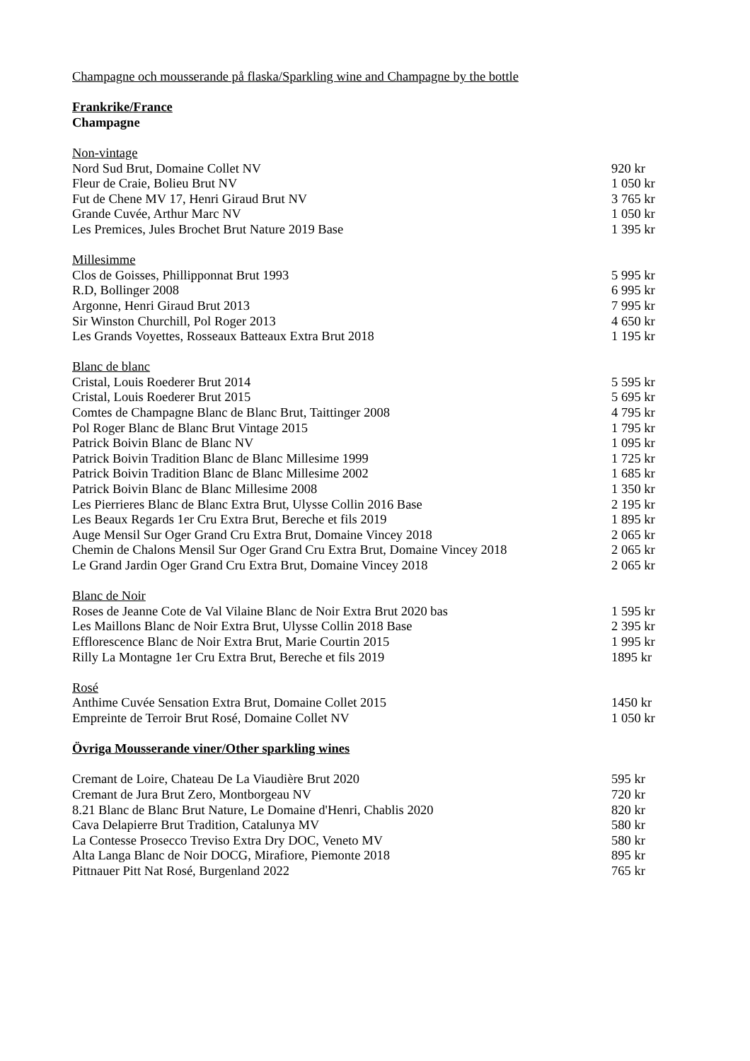Champagne och mousserande på flaska/Sparkling wine and Champagne by the bottle
Frankrike/France
Champagne
Non-vintage
Nord Sud Brut, Domaine Collet NV 920 kr
Fleur de Craie, Bolieu Brut NV 1 050 kr
Fut de Chene MV 17, Henri Giraud Brut NV 3 765 kr
Grande Cuvée, Arthur Marc NV 1 050 kr
Les Premices, Jules Brochet Brut Nature 2019 Base 1 395 kr
Millesimme
Clos de Goisses, Phillipponnat Brut 1993 5 995 kr
R.D, Bollinger 2008 6 995 kr
Argonne, Henri Giraud Brut 2013 7 995 kr
Sir Winston Churchill, Pol Roger 2013 4 650 kr
Les Grands Voyettes, Rosseaux Batteaux Extra Brut 2018 1 195 kr
Blanc de blanc
Cristal, Louis Roederer Brut 2014 5 595 kr
Cristal, Louis Roederer Brut 2015 5 695 kr
Comtes de Champagne Blanc de Blanc Brut, Taittinger 2008 4 795 kr
Pol Roger Blanc de Blanc Brut Vintage 2015 1 795 kr
Patrick Boivin Blanc de Blanc NV 1 095 kr
Patrick Boivin Tradition Blanc de Blanc Millesime 1999 1 725 kr
Patrick Boivin Tradition Blanc de Blanc Millesime 2002 1 685 kr
Patrick Boivin Blanc de Blanc Millesime 2008 1 350 kr
Les Pierrieres Blanc de Blanc Extra Brut, Ulysse Collin 2016 Base 2 195 kr
Les Beaux Regards 1er Cru Extra Brut, Bereche et fils 2019 1 895 kr
Auge Mensil Sur Oger Grand Cru Extra Brut, Domaine Vincey 2018 2 065 kr
Chemin de Chalons Mensil Sur Oger Grand Cru Extra Brut, Domaine Vincey 2018 2 065 kr
Le Grand Jardin Oger Grand Cru Extra Brut, Domaine Vincey 2018 2 065 kr
Blanc de Noir
Roses de Jeanne Cote de Val Vilaine Blanc de Noir Extra Brut 2020 bas 1 595 kr
Les Maillons Blanc de Noir Extra Brut, Ulysse Collin 2018 Base 2 395 kr
Efflorescence Blanc de Noir Extra Brut, Marie Courtin 2015 1 995 kr
Rilly La Montagne 1er Cru Extra Brut, Bereche et fils 2019 1895 kr
Rosé
Anthime Cuvée Sensation Extra Brut, Domaine Collet 2015 1450 kr
Empreinte de Terroir Brut Rosé, Domaine Collet NV 1 050 kr
Övriga Mousserande viner/Other sparkling wines
Cremant de Loire, Chateau De La Viaudière Brut 2020 595 kr
Cremant de Jura Brut Zero, Montborgeau NV 720 kr
8.21 Blanc de Blanc Brut Nature, Le Domaine d'Henri, Chablis 2020 820 kr
Cava Delapierre Brut Tradition, Catalunya MV 580 kr
La Contesse Prosecco Treviso Extra Dry DOC, Veneto MV 580 kr
Alta Langa Blanc de Noir DOCG, Mirafiore, Piemonte 2018 895 kr
Pittnauer Pitt Nat Rosé, Burgenland 2022 765 kr